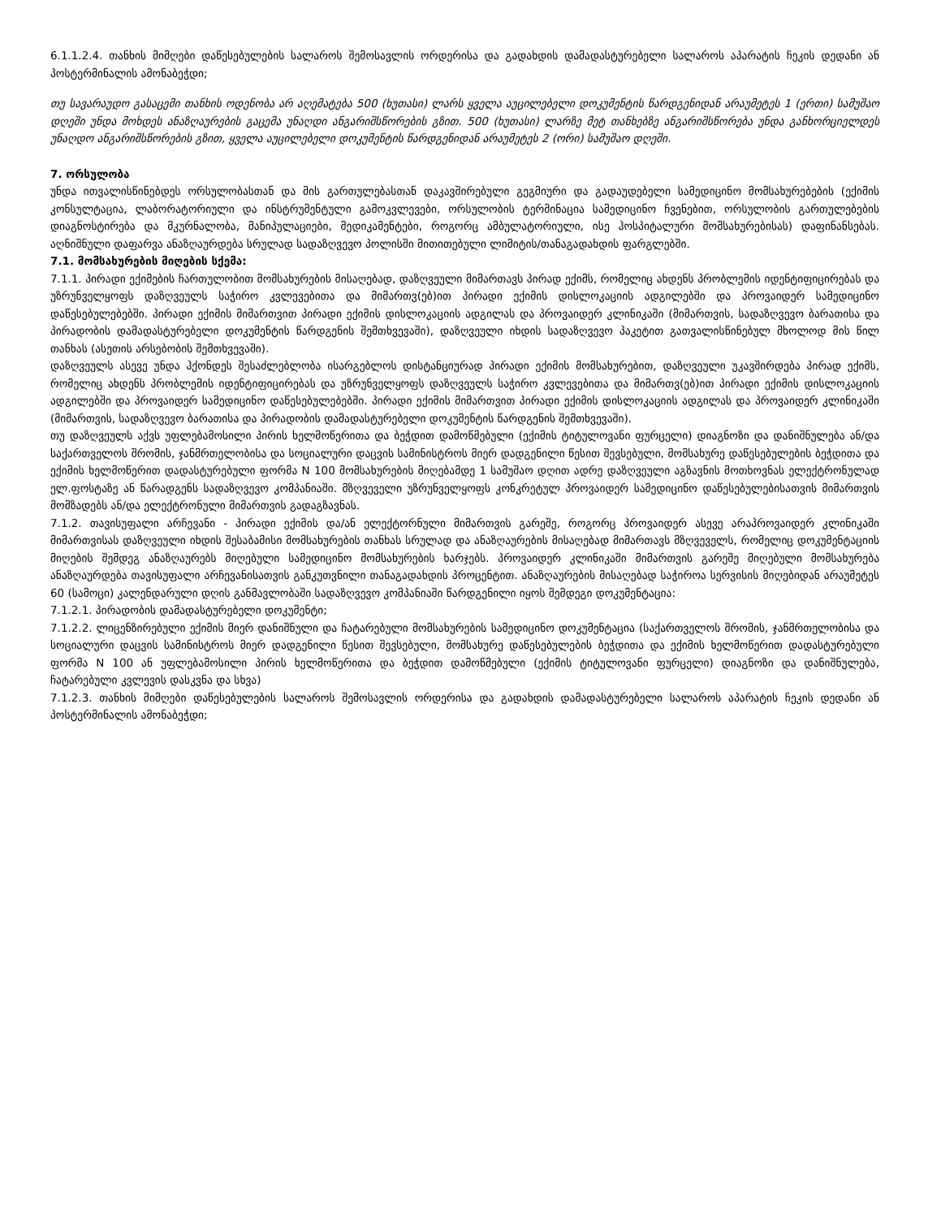6.1.1.2.4. თანხის მიმღები დაწესებულების სალაროს შემოსავლის ორდერისა და გადახდის დამადასტურებელი სალაროს აპარატის ჩეკის დედანი ან პოსტერმინალის ამონაბეჭდი;
თუ სავარაუდო გასაცემი თანხის ოდენობა არ აღემატება 500 (ხუთასი) ლარს ყველა აუცილებელი დოკუმენტის წარდგენიდან არაუმეტეს 1 (ერთი) სამუშაო დღეში უნდა მოხდეს ანაზღაურების გაცემა უნაღდი ანგარიშსწორების გზით. 500 (ხუთასი) ლარზე მეტ თანხებზე ანგარიშსწორება უნდა განხორციელდეს უნაღდო ანგარიშსწორების გზით, ყველა აუცილებელი დოკუმენტის წარდგენიდან არაუმეტეს 2 (ორი) სამუშაო დღეში.
7. ორსულობა
უნდა ითვალისწინებდეს ორსულობასთან და მის გართულებასთან დაკავშირებული გეგმიური და გადაუდებელი სამედიცინო მომსახურებების (ექიმის კონსულტაცია, ლაბორატორიული და ინსტრუმენტული გამოკვლევები, ორსულობის ტერმინაცია სამედიცინო ჩვენებით, ორსულობის გართულებების დიაგნოსტირება და მკურნალობა, მანიპულაციები, მედიკამენტები, როგორც ამბულატორიული, ისე ჰოსპიტალური მომსახურებისას) დაფინანსებას. აღნიშნული დაფარვა ანაზღაურდება სრულად სადაზღვევო პოლისში მითითებული ლიმიტის/თანაგადახდის ფარგლებში.
7.1. მომსახურების მიღების სქემა:
7.1.1. პირადი ექიმების ჩართულობით მომსახურების მისაღებად, დაზღვეული მიმართავს პირად ექიმს, რომელიც ახდენს პრობლემის იდენტიფიცირებას და უზრუნველყოფს დაზღვეულს საჭირო კვლევებითა და მიმართვ(ებ)ით პირადი ექიმის დისლოკაციის ადგილებში და პროვაიდერ სამედიცინო დაწესებულებებში. პირადი ექიმის მიმართვით პირადი ექიმის დისლოკაციის ადგილას და პროვაიდერ კლინიკაში (მიმართვის, სადაზღვევო ბარათისა და პირადობის დამადასტურებელი დოკუმენტის წარდგენის შემთხვევაში), დაზღვეული იხდის სადაზღვევო პაკეტით გათვალისწინებულ მხოლოდ მის წილ თანხას (ასეთის არსებობის შემთხვევაში).
დაზღვეულს ასევე უნდა ჰქონდეს შესაძლებლობა ისარგებლოს დისტანციურად პირადი ექიმის მომსახურებით, დაზღვეული უკავშირდება პირად ექიმს, რომელიც ახდენს პრობლემის იდენტიფიცირებას და უზრუნველყოფს დაზღვეულს საჭირო კვლევებითა და მიმართვ(ებ)ით პირადი ექიმის დისლოკაციის ადგილებში და პროვაიდერ სამედიცინო დაწესებულებებში. პირადი ექიმის მიმართვით პირადი ექიმის დისლოკაციის ადგილას და პროვაიდერ კლინიკაში (მიმართვის, სადაზღვევო ბარათისა და პირადობის დამადასტურებელი დოკუმენტის წარდგენის შემთხვევაში).
თუ დაზღვეულს აქვს უფლებამოსილი პირის ხელმოწერითა და ბეჭდით დამოწმებული (ექიმის ტიტულოვანი ფურცელი) დიაგნოზი და დანიშნულება ან/და საქართველოს შრომის, ჯანმრთელობისა და სოციალური დაცვის სამინისტროს მიერ დადგენილი წესით შევსებული, მომსახურე დაწესებულების ბეჭდითა და ექიმის ხელმოწერით დადასტურებული ფორმა N 100 მომსახურების მიღებამდე 1 სამუშაო დღით ადრე დაზღვეული აგზავნის მოთხოვნას ელექტრონულად ელ.ფოსტაზე ან წარადგენს სადაზღვევო კომპანიაში. მზღვეველი უზრუნველყოფს კონკრეტულ პროვაიდერ სამედიცინო დაწესებულებისათვის მიმართვის მომზადებს ან/და ელექტრონული მიმართვის გადაგზავნას.
7.1.2. თავისუფალი არჩევანი - პირადი ექიმის და/ან ელექტორნული მიმართვის გარეშე, როგორც პროვაიდერ ასევე არაპროვაიდერ კლინიკაში მიმართვისას დაზღვეული იხდის შესაბამისი მომსახურების თანხას სრულად და ანაზღაურების მისაღებად მიმართავს მზღვეველს, რომელიც დოკუმენტაციის მიღების შემდეგ ანაზღაურებს მიღებული სამედიცინო მომსახურების ხარჯებს. პროვაიდერ კლინიკაში მიმართვის გარეშე მიღებული მომსახურება ანაზღაურდება თავისუფალი არჩევანისათვის განკუთვნილი თანაგადახდის პროცენტით. ანაზღაურების მისაღებად საჭიროა სერვისის მიღებიდან არაუმეტეს 60 (სამოცი) კალენდარული დღის განმავლობაში სადაზღვევო კომპანიაში წარდგენილი იყოს შემდეგი დოკუმენტაცია:
7.1.2.1. პირადობის დამადასტურებელი დოკუმენტი;
7.1.2.2. ლიცენზირებული ექიმის მიერ დანიშნული და ჩატარებული მომსახურების სამედიცინო დოკუმენტაცია (საქართველოს შრომის, ჯანმრთელობისა და სოციალური დაცვის სამინისტროს მიერ დადგენილი წესით შევსებული, მომსახურე დაწესებულების ბეჭდითა და ექიმის ხელმოწერით დადასტურებული ფორმა N 100 ან უფლებამოსილი პირის ხელმოწერითა და ბეჭდით დამოწმებული (ექიმის ტიტულოვანი ფურცელი) დიაგნოზი და დანიშნულება, ჩატარებული კვლევის დასკვნა და სხვა)
7.1.2.3. თანხის მიმღები დაწესებულების სალაროს შემოსავლის ორდერისა და გადახდის დამადასტურებელი სალაროს აპარატის ჩეკის დედანი ან პოსტერმინალის ამონაბეჭდი;